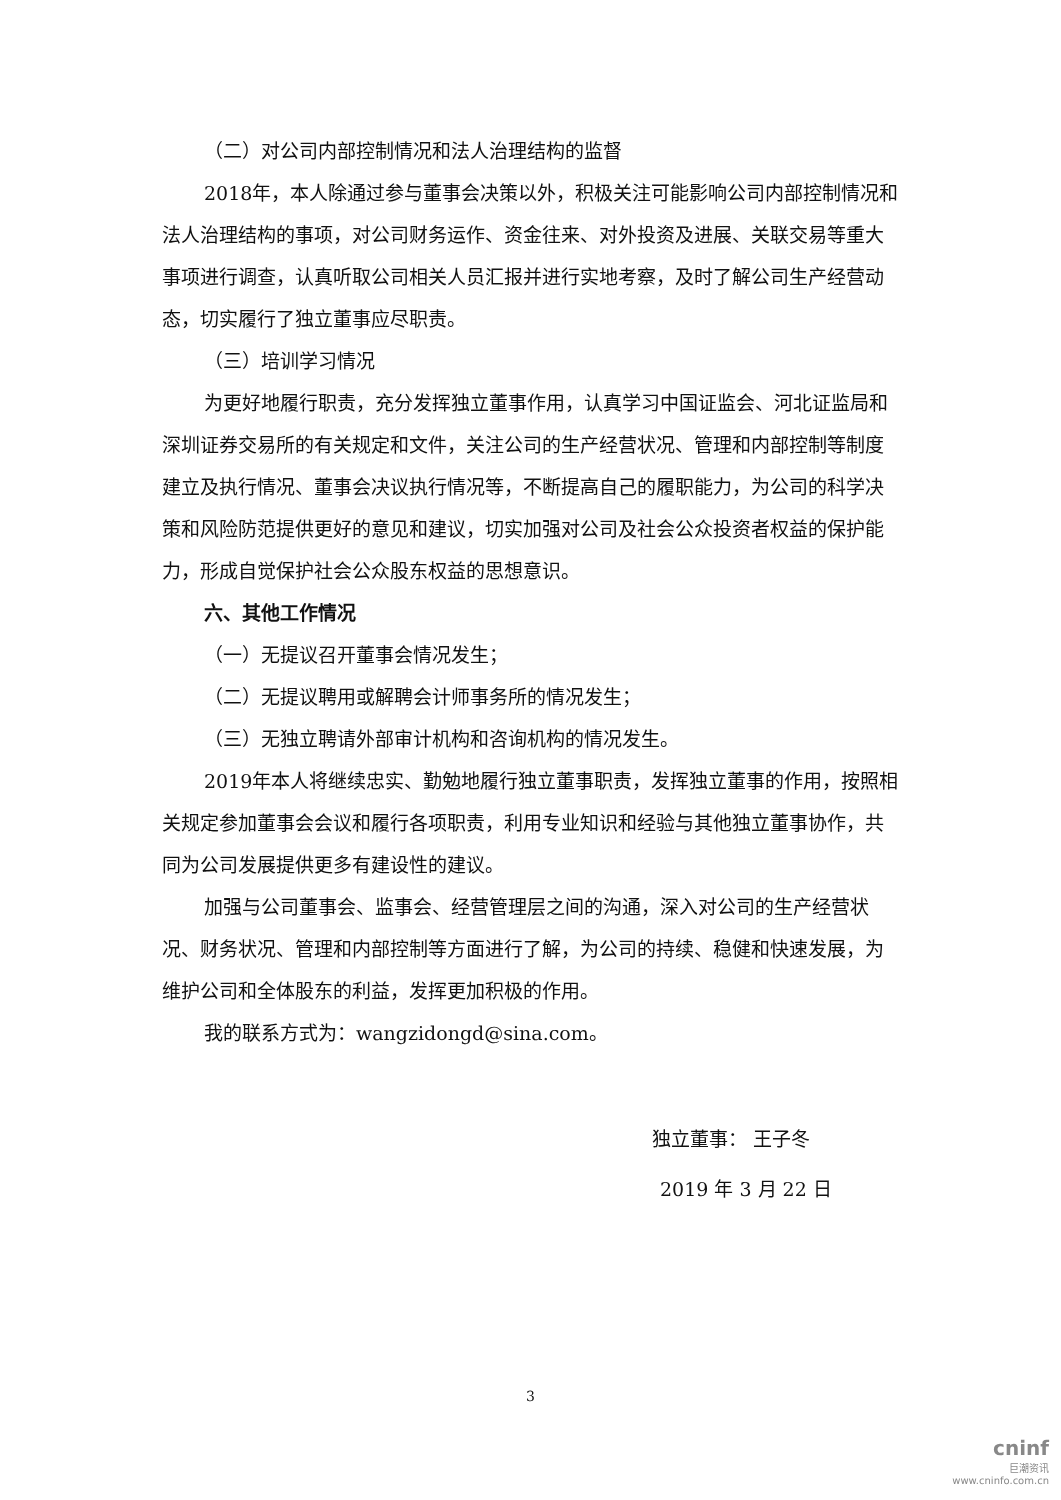（二）对公司内部控制情况和法人治理结构的监督
2018年，本人除通过参与董事会决策以外，积极关注可能影响公司内部控制情况和法人治理结构的事项，对公司财务运作、资金往来、对外投资及进展、关联交易等重大事项进行调查，认真听取公司相关人员汇报并进行实地考察，及时了解公司生产经营动态，切实履行了独立董事应尽职责。
（三）培训学习情况
为更好地履行职责，充分发挥独立董事作用，认真学习中国证监会、河北证监局和深圳证券交易所的有关规定和文件，关注公司的生产经营状况、管理和内部控制等制度建立及执行情况、董事会决议执行情况等，不断提高自己的履职能力，为公司的科学决策和风险防范提供更好的意见和建议，切实加强对公司及社会公众投资者权益的保护能力，形成自觉保护社会公众股东权益的思想意识。
六、其他工作情况
（一）无提议召开董事会情况发生；
（二）无提议聘用或解聘会计师事务所的情况发生；
（三）无独立聘请外部审计机构和咨询机构的情况发生。
2019年本人将继续忠实、勤勉地履行独立董事职责，发挥独立董事的作用，按照相关规定参加董事会会议和履行各项职责，利用专业知识和经验与其他独立董事协作，共同为公司发展提供更多有建设性的建议。
加强与公司董事会、监事会、经营管理层之间的沟通，深入对公司的生产经营状况、财务状况、管理和内部控制等方面进行了解，为公司的持续、稳健和快速发展，为维护公司和全体股东的利益，发挥更加积极的作用。
我的联系方式为：wangzidongd@sina.com。
独立董事： 王子冬
2019 年 3 月 22 日
3
cninf
巨潮资讯
www.cninfo.com.cn